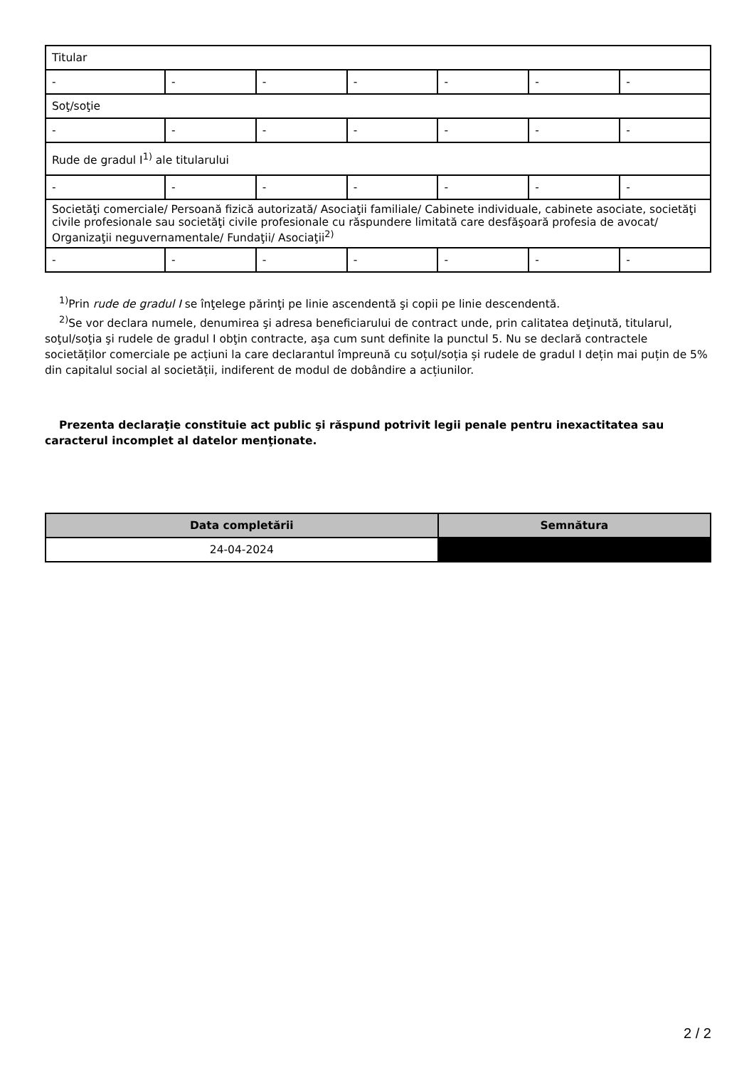| Titular | | | | | | |
| - | - | - | - | - | - | - |
| Soţ/soţie | | | | | | |
| - | - | - | - | - | - | - |
| Rude de gradul I<sup>1)</sup> ale titularului | | | | | | |
| - | - | - | - | - | - | - |
| Societăţi comerciale/ Persoană fizică autorizată/ Asociaţii familiale/ Cabinete individuale, cabinete asociate, societăţi civile profesionale sau societăţi civile profesionale cu răspundere limitată care desfăşoară profesia de avocat/ Organizaţii neguvernamentale/ Fundaţii/ Asociaţii<sup>2)</sup> | | | | | | |
| - | - | - | - | - | - | - |
<sup>1)</sup> Prin rude de gradul I se înţelege părinţi pe linie ascendentă şi copii pe linie descendentă.
<sup>2)</sup> Se vor declara numele, denumirea şi adresa beneficiarului de contract unde, prin calitatea deţinută, titularul, soţul/soţia şi rudele de gradul I obţin contracte, aşa cum sunt definite la punctul 5. Nu se declară contractele societăților comerciale pe acțiuni la care declarantul împreună cu soțul/soția și rudele de gradul I dețin mai puțin de 5% din capitalul social al societății, indiferent de modul de dobândire a acțiunilor.
Prezenta declaraţie constituie act public şi răspund potrivit legii penale pentru inexactitatea sau caracterul incomplet al datelor menţionate.
| Data completării | Semnătura |
| --- | --- |
| 24-04-2024 | |
2 / 2